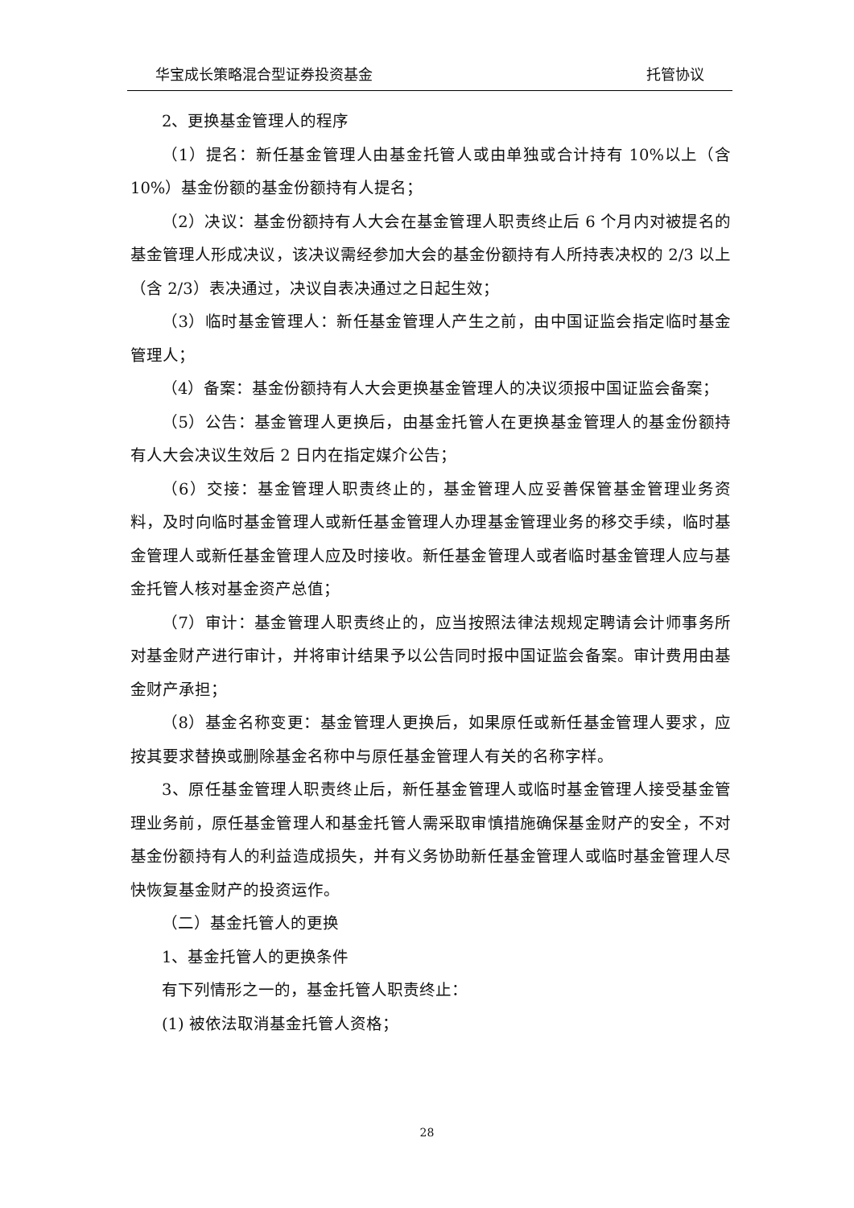华宝成长策略混合型证券投资基金 托管协议
2、更换基金管理人的程序
（1）提名：新任基金管理人由基金托管人或由单独或合计持有 10%以上（含 10%）基金份额的基金份额持有人提名；
（2）决议：基金份额持有人大会在基金管理人职责终止后 6 个月内对被提名的基金管理人形成决议，该决议需经参加大会的基金份额持有人所持表决权的 2/3 以上（含 2/3）表决通过，决议自表决通过之日起生效；
（3）临时基金管理人：新任基金管理人产生之前，由中国证监会指定临时基金管理人；
（4）备案：基金份额持有人大会更换基金管理人的决议须报中国证监会备案；
（5）公告：基金管理人更换后，由基金托管人在更换基金管理人的基金份额持有人大会决议生效后 2 日内在指定媒介公告；
（6）交接：基金管理人职责终止的，基金管理人应妥善保管基金管理业务资料，及时向临时基金管理人或新任基金管理人办理基金管理业务的移交手续，临时基金管理人或新任基金管理人应及时接收。新任基金管理人或者临时基金管理人应与基金托管人核对基金资产总值；
（7）审计：基金管理人职责终止的，应当按照法律法规规定聘请会计师事务所对基金财产进行审计，并将审计结果予以公告同时报中国证监会备案。审计费用由基金财产承担；
（8）基金名称变更：基金管理人更换后，如果原任或新任基金管理人要求，应按其要求替换或删除基金名称中与原任基金管理人有关的名称字样。
3、原任基金管理人职责终止后，新任基金管理人或临时基金管理人接受基金管理业务前，原任基金管理人和基金托管人需采取审慎措施确保基金财产的安全，不对基金份额持有人的利益造成损失，并有义务协助新任基金管理人或临时基金管理人尽快恢复基金财产的投资运作。
（二）基金托管人的更换
1、基金托管人的更换条件
有下列情形之一的，基金托管人职责终止：
(1) 被依法取消基金托管人资格；
28